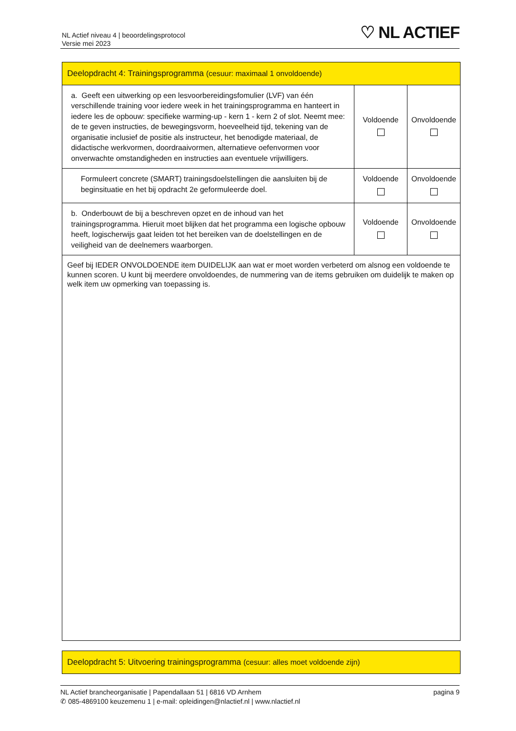NL Actief niveau 4 | beoordelingsprotocol
Versie mei 2023
♡ NL ACTIEF
| Deelopdracht 4: Trainingsprogramma (cesuur: maximaal 1 onvoldoende) | | |
| a. Geeft een uitwerking op een lesvoorbereidingsfomulier (LVF) van één verschillende training voor iedere week in het trainingsprogramma en hanteert in iedere les de opbouw: specifieke warming-up - kern 1 - kern 2 of slot. Neemt mee: de te geven instructies, de bewegingsvorm, hoeveelheid tijd, tekening van de organisatie inclusief de positie als instructeur, het benodigde materiaal, de didactische werkvormen, doordraaivormen, alternatieve oefenvormen voor onverwachte omstandigheden en instructies aan eventuele vrijwilligers. | Voldoende | Onvoldoende |
| Formuleert concrete (SMART) trainingsdoelstellingen die aansluiten bij de beginsituatie en het bij opdracht 2e geformuleerde doel. | Voldoende | Onvoldoende |
| b. Onderbouwt de bij a beschreven opzet en de inhoud van het trainingsprogramma. Hieruit moet blijken dat het programma een logische opbouw heeft, logischerwijs gaat leiden tot het bereiken van de doelstellingen en de veiligheid van de deelnemers waarborgen. | Voldoende | Onvoldoende |
| Geef bij IEDER ONVOLDOENDE item DUIDELIJK aan wat er moet worden verbeterd om alsnog een voldoende te kunnen scoren. U kunt bij meerdere onvoldoendes, de nummering van de items gebruiken om duidelijk te maken op welk item uw opmerking van toepassing is. | | |
| Deelopdracht 5: Uitvoering trainingsprogramma (cesuur: alles moet voldoende zijn) |
pagina 9 NL Actief brancheorganisatie | Papendallaan 51 | 6816 VD Arnhem
✆ 085-4869100 keuzemenu 1 | e-mail: opleidingen@nlactief.nl | www.nlactief.nl